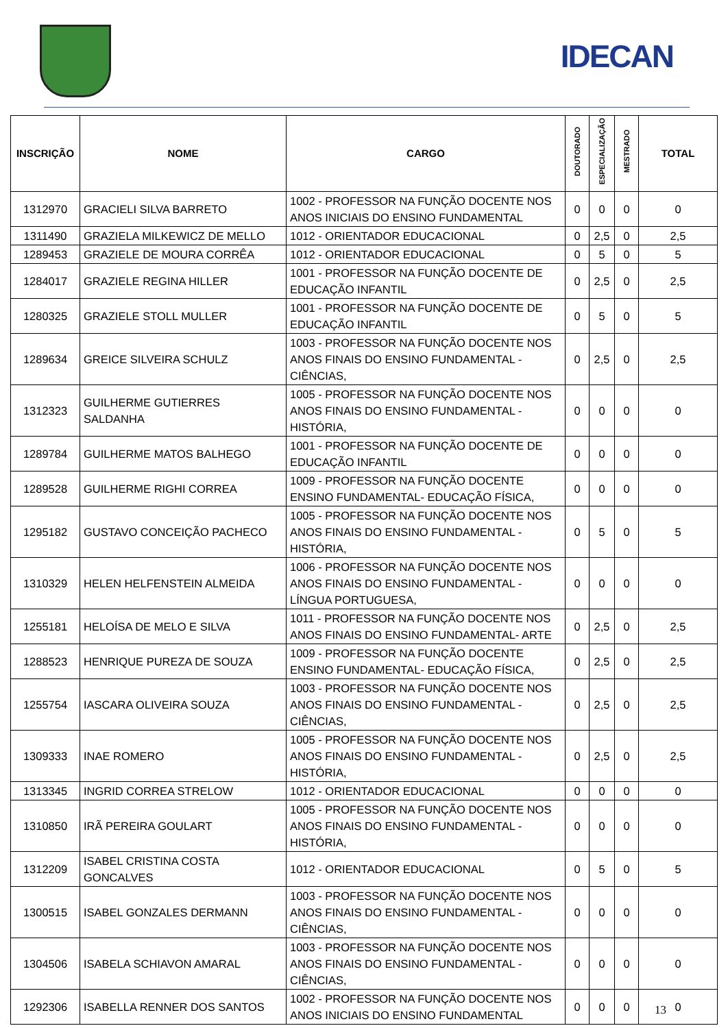IDECAN
| INSCRIÇÃO | NOME | CARGO | DOUTORADO | ESPECIALIZAÇÃO | MESTRADO | TOTAL |
| --- | --- | --- | --- | --- | --- | --- |
| 1312970 | GRACIELI SILVA BARRETO | 1002 - PROFESSOR NA FUNÇÃO DOCENTE NOS ANOS INICIAIS DO ENSINO FUNDAMENTAL | 0 | 0 | 0 | 0 |
| 1311490 | GRAZIELA MILKEWICZ DE MELLO | 1012 - ORIENTADOR EDUCACIONAL | 0 | 2,5 | 0 | 2,5 |
| 1289453 | GRAZIELE DE MOURA CORRÊA | 1012 - ORIENTADOR EDUCACIONAL | 0 | 5 | 0 | 5 |
| 1284017 | GRAZIELE REGINA HILLER | 1001 - PROFESSOR NA FUNÇÃO DOCENTE DE EDUCAÇÃO INFANTIL | 0 | 2,5 | 0 | 2,5 |
| 1280325 | GRAZIELE STOLL MULLER | 1001 - PROFESSOR NA FUNÇÃO DOCENTE DE EDUCAÇÃO INFANTIL | 0 | 5 | 0 | 5 |
| 1289634 | GREICE SILVEIRA SCHULZ | 1003 - PROFESSOR NA FUNÇÃO DOCENTE NOS ANOS FINAIS DO ENSINO FUNDAMENTAL - CIÊNCIAS, | 0 | 2,5 | 0 | 2,5 |
| 1312323 | GUILHERME GUTIERRES SALDANHA | 1005 - PROFESSOR NA FUNÇÃO DOCENTE NOS ANOS FINAIS DO ENSINO FUNDAMENTAL - HISTÓRIA, | 0 | 0 | 0 | 0 |
| 1289784 | GUILHERME MATOS BALHEGO | 1001 - PROFESSOR NA FUNÇÃO DOCENTE DE EDUCAÇÃO INFANTIL | 0 | 0 | 0 | 0 |
| 1289528 | GUILHERME RIGHI CORREA | 1009 - PROFESSOR NA FUNÇÃO DOCENTE ENSINO FUNDAMENTAL- EDUCAÇÃO FÍSICA, | 0 | 0 | 0 | 0 |
| 1295182 | GUSTAVO CONCEIÇÃO PACHECO | 1005 - PROFESSOR NA FUNÇÃO DOCENTE NOS ANOS FINAIS DO ENSINO FUNDAMENTAL - HISTÓRIA, | 0 | 5 | 0 | 5 |
| 1310329 | HELEN HELFENSTEIN ALMEIDA | 1006 - PROFESSOR NA FUNÇÃO DOCENTE NOS ANOS FINAIS DO ENSINO FUNDAMENTAL - LÍNGUA PORTUGUESA, | 0 | 0 | 0 | 0 |
| 1255181 | HELOÍSA DE MELO E SILVA | 1011 - PROFESSOR NA FUNÇÃO DOCENTE NOS ANOS FINAIS DO ENSINO FUNDAMENTAL- ARTE | 0 | 2,5 | 0 | 2,5 |
| 1288523 | HENRIQUE PUREZA DE SOUZA | 1009 - PROFESSOR NA FUNÇÃO DOCENTE ENSINO FUNDAMENTAL- EDUCAÇÃO FÍSICA, | 0 | 2,5 | 0 | 2,5 |
| 1255754 | IASCARA OLIVEIRA SOUZA | 1003 - PROFESSOR NA FUNÇÃO DOCENTE NOS ANOS FINAIS DO ENSINO FUNDAMENTAL - CIÊNCIAS, | 0 | 2,5 | 0 | 2,5 |
| 1309333 | INAE ROMERO | 1005 - PROFESSOR NA FUNÇÃO DOCENTE NOS ANOS FINAIS DO ENSINO FUNDAMENTAL - HISTÓRIA, | 0 | 2,5 | 0 | 2,5 |
| 1313345 | INGRID CORREA STRELOW | 1012 - ORIENTADOR EDUCACIONAL | 0 | 0 | 0 | 0 |
| 1310850 | IRÃ PEREIRA GOULART | 1005 - PROFESSOR NA FUNÇÃO DOCENTE NOS ANOS FINAIS DO ENSINO FUNDAMENTAL - HISTÓRIA, | 0 | 0 | 0 | 0 |
| 1312209 | ISABEL CRISTINA COSTA GONCALVES | 1012 - ORIENTADOR EDUCACIONAL | 0 | 5 | 0 | 5 |
| 1300515 | ISABEL GONZALES DERMANN | 1003 - PROFESSOR NA FUNÇÃO DOCENTE NOS ANOS FINAIS DO ENSINO FUNDAMENTAL - CIÊNCIAS, | 0 | 0 | 0 | 0 |
| 1304506 | ISABELA SCHIAVON AMARAL | 1003 - PROFESSOR NA FUNÇÃO DOCENTE NOS ANOS FINAIS DO ENSINO FUNDAMENTAL - CIÊNCIAS, | 0 | 0 | 0 | 0 |
| 1292306 | ISABELLA RENNER DOS SANTOS | 1002 - PROFESSOR NA FUNÇÃO DOCENTE NOS ANOS INICIAIS DO ENSINO FUNDAMENTAL | 0 | 0 | 0 | 0 |
13